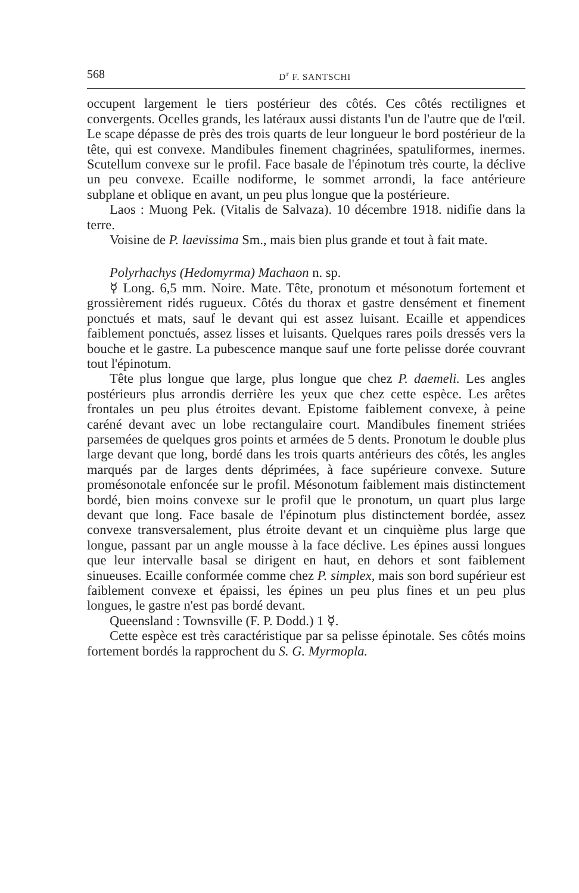568 D<sup>r</sup> F. SANTSCHI
occupent largement le tiers postérieur des côtés. Ces côtés recti­lignes et convergents. Ocelles grands, les latéraux aussi distants l'un de l'autre que de l'œil. Le scape dépasse de près des trois quarts de leur longueur le bord postérieur de la tête, qui est convexe. Mandibules finement chagrinées, spatuliformes, inermes. Scutel­lum convexe sur le profil. Face basale de l'épinotum très courte, la déclive un peu convexe. Ecaille nodiforme, le sommet arrondi, la face antérieure subplane et oblique en avant, un peu plus longue que la postérieure.
Laos : Muong Pek. (Vitalis de Salvaza). 10 décembre 1918. nidifie dans la terre.
Voisine de P. laevissima Sm., mais bien plus grande et tout à fait mate.
Polyrhachys (Hedomyrma) Machaon n. sp.
☿ Long. 6,5 mm. Noire. Mate. Tête, pronotum et mésonotum fortement et grossièrement ridés rugueux. Côtés du thorax et gastre densément et finement ponctués et mats, sauf le devant qui est assez luisant. Ecaille et appendices faiblement ponctués, assez lisses et luisants. Quelques rares poils dressés vers la bouche et le gastre. La pubescence manque sauf une forte pelisse dorée couvrant tout l'épinotum.
Tête plus longue que large, plus longue que chez P. daemeli. Les angles postérieurs plus arrondis derrière les yeux que chez cette espèce. Les arêtes frontales un peu plus étroites devant. Epistome faiblement convexe, à peine caréné devant avec un lobe rectangulaire court. Mandibules finement striées parsemées de quelques gros points et armées de 5 dents. Pronotum le double plus large devant que long, bordé dans les trois quarts antérieurs des côtés, les angles marqués par de larges dents déprimées, à face supérieure convexe. Suture promésonotale enfoncée sur le profil. Mésonotum faiblement mais distinctement bordé, bien moins convexe sur le profil que le pronotum, un quart plus large devant que long. Face basale de l'épinotum plus distinctement bordée, assez convexe transversalement, plus étroite devant et un cinquième plus large que longue, passant par un angle mousse à la face dé­clive. Les épines aussi longues que leur intervalle basal se dirigent en haut, en dehors et sont faiblement sinueuses. Ecaille conformée comme chez P. simplex, mais son bord supérieur est faiblement convexe et épaissi, les épines un peu plus fines et un peu plus longues, le gastre n'est pas bordé devant.
Queensland : Townsville (F. P. Dodd.) 1 ☿.
Cette espèce est très caractéristique par sa pelisse épinotale. Ses côtés moins fortement bordés la rapprochent du S. G. Myrmopla.